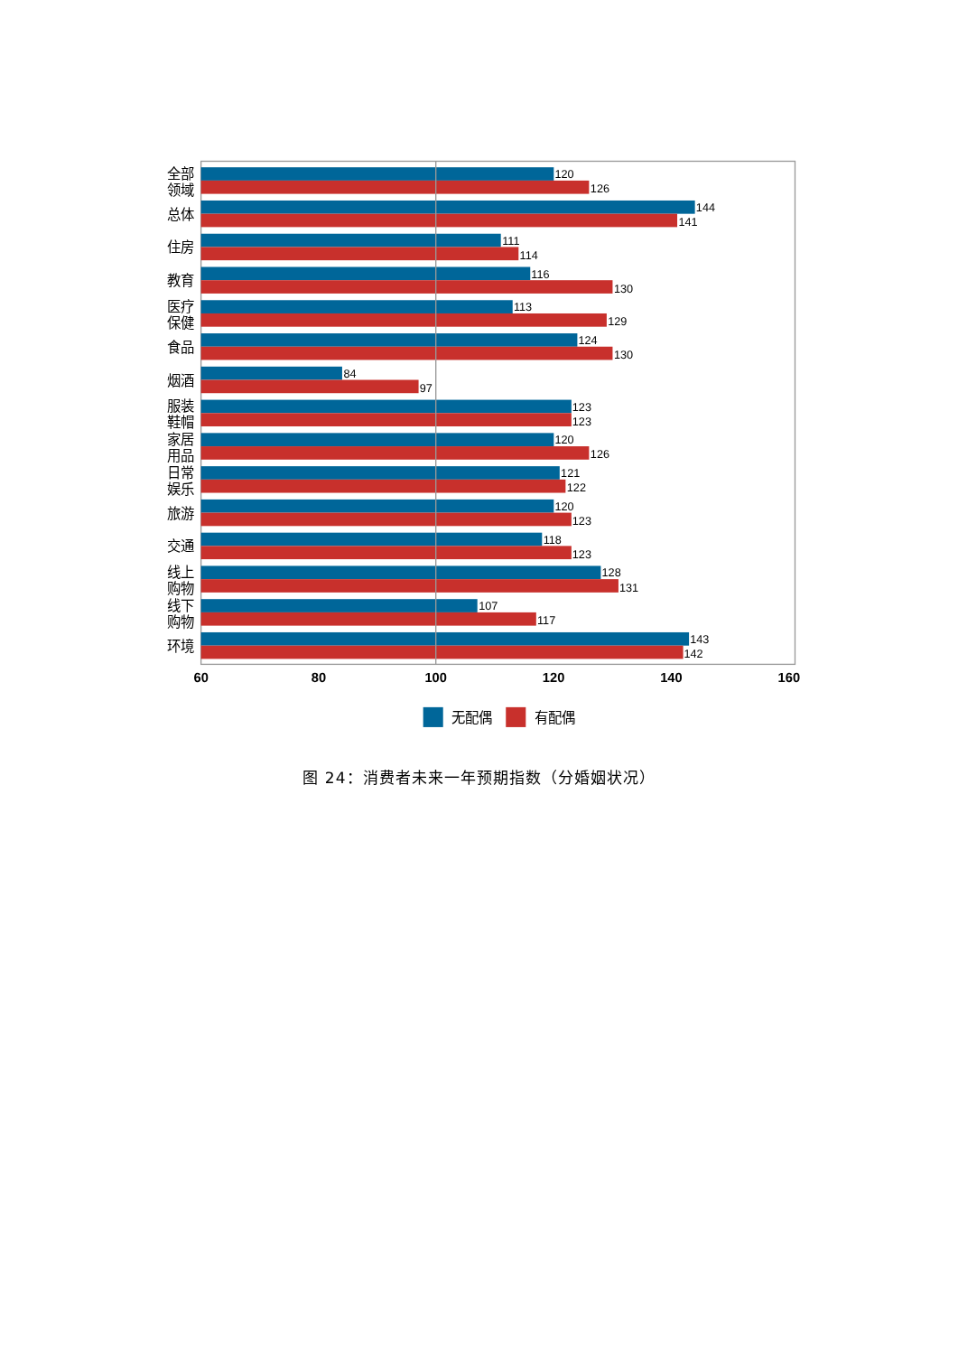120
126
144
141
111
114
116
130
113
129
124
130
84
97
123
123
120
126
121
122
120
123
118
123
128
131
107
117
143
142
全部
领域
总体
住房
教育
医疗
保健
食品
烟酒
服装
鞋帽
家居
用品
日常
娱乐
旅游
交通
线上
购物
线下
购物
环境
60
80
100
120
140
160
无配偶
有配偶
图 24：消费者未来一年预期指数（分婚姻状况）